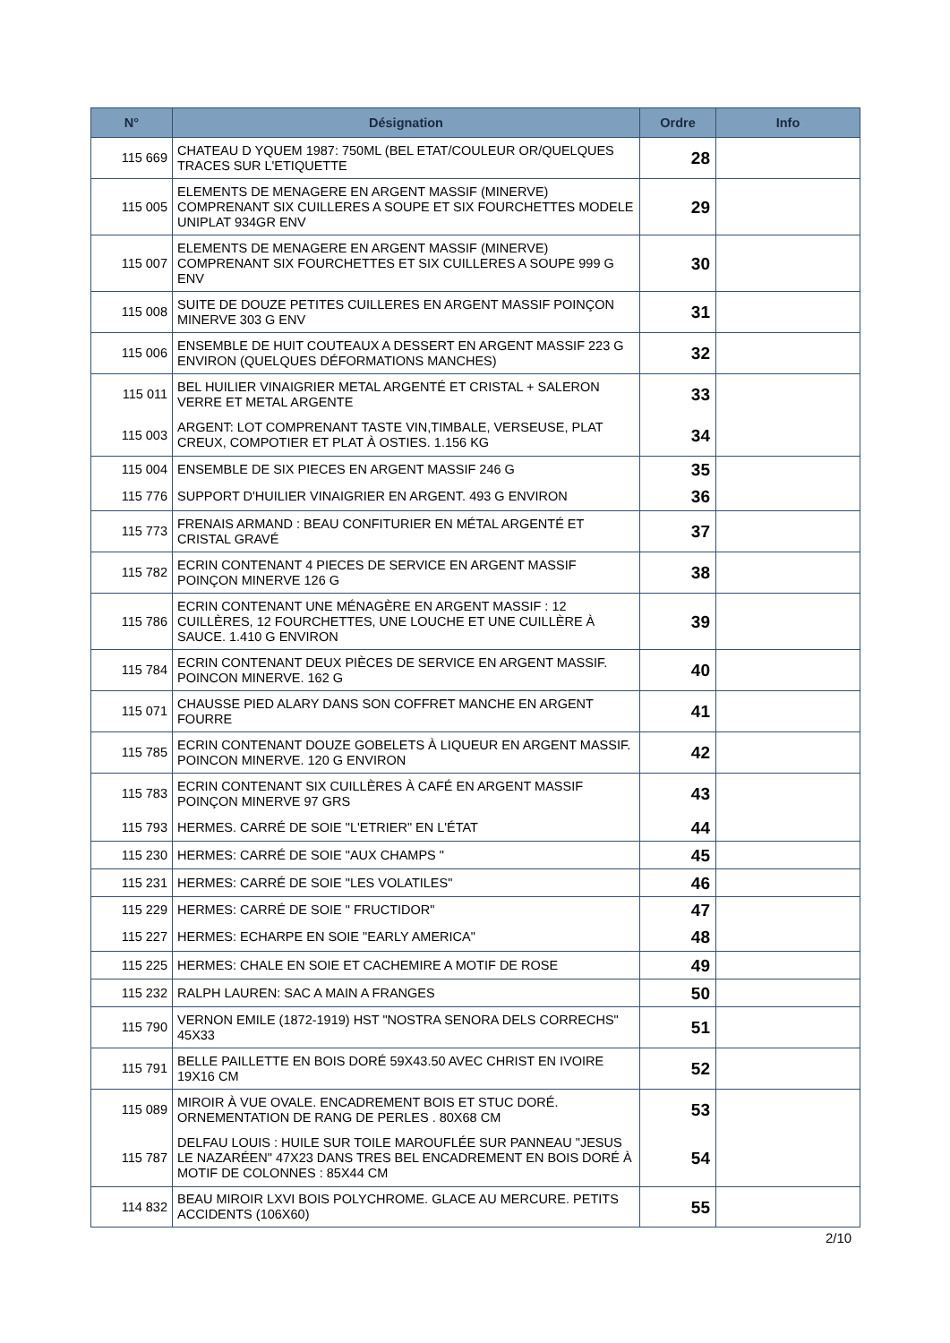| N° | Désignation | Ordre | Info |
| --- | --- | --- | --- |
| 115 669 | CHATEAU D YQUEM 1987: 750ML (BEL ETAT/COULEUR OR/QUELQUES TRACES SUR L'ETIQUETTE | 28 | |
| 115 005 | ELEMENTS DE MENAGERE EN ARGENT MASSIF (MINERVE) COMPRENANT SIX CUILLERES A SOUPE ET SIX FOURCHETTES MODELE UNIPLAT 934GR ENV | 29 | |
| 115 007 | ELEMENTS DE MENAGERE EN ARGENT MASSIF (MINERVE) COMPRENANT SIX FOURCHETTES ET SIX CUILLERES A SOUPE 999 G ENV | 30 | |
| 115 008 | SUITE DE DOUZE PETITES CUILLERES EN ARGENT MASSIF POINÇON MINERVE 303 G ENV | 31 | |
| 115 006 | ENSEMBLE DE HUIT COUTEAUX A DESSERT EN ARGENT MASSIF 223 G ENVIRON (QUELQUES DÉFORMATIONS MANCHES) | 32 | |
| 115 011 | BEL HUILIER VINAIGRIER METAL ARGENTÉ ET CRISTAL + SALERON VERRE ET METAL ARGENTE | 33 | |
| 115 003 | ARGENT: LOT COMPRENANT TASTE VIN,TIMBALE, VERSEUSE, PLAT CREUX, COMPOTIER ET PLAT À OSTIES. 1.156 KG | 34 | |
| 115 004 | ENSEMBLE DE SIX PIECES EN ARGENT MASSIF 246 G | 35 | |
| 115 776 | SUPPORT D'HUILIER VINAIGRIER EN ARGENT. 493 G ENVIRON | 36 | |
| 115 773 | FRENAIS ARMAND : BEAU CONFITURIER EN MÉTAL ARGENTÉ ET CRISTAL GRAVÉ | 37 | |
| 115 782 | ECRIN CONTENANT 4 PIECES DE SERVICE EN ARGENT MASSIF POINÇON MINERVE 126 G | 38 | |
| 115 786 | ECRIN CONTENANT UNE MÉNAGÈRE EN ARGENT MASSIF : 12 CUILLÈRES, 12 FOURCHETTES, UNE LOUCHE ET UNE CUILLÈRE À SAUCE. 1.410 G ENVIRON | 39 | |
| 115 784 | ECRIN CONTENANT DEUX PIÈCES DE SERVICE EN ARGENT MASSIF. POINCON MINERVE. 162 G | 40 | |
| 115 071 | CHAUSSE PIED ALARY DANS SON COFFRET MANCHE EN ARGENT FOURRE | 41 | |
| 115 785 | ECRIN CONTENANT DOUZE GOBELETS À LIQUEUR EN ARGENT MASSIF. POINCON MINERVE. 120 G ENVIRON | 42 | |
| 115 783 | ECRIN CONTENANT SIX CUILLÈRES À CAFÉ EN ARGENT MASSIF POINÇON MINERVE 97 GRS | 43 | |
| 115 793 | HERMES. CARRÉ DE SOIE "L'ETRIER" EN L'ÉTAT | 44 | |
| 115 230 | HERMES: CARRÉ DE SOIE "AUX CHAMPS " | 45 | |
| 115 231 | HERMES: CARRÉ DE SOIE "LES VOLATILES" | 46 | |
| 115 229 | HERMES: CARRÉ DE SOIE " FRUCTIDOR" | 47 | |
| 115 227 | HERMES: ECHARPE EN SOIE "EARLY AMERICA" | 48 | |
| 115 225 | HERMES: CHALE EN SOIE ET CACHEMIRE A MOTIF DE ROSE | 49 | |
| 115 232 | RALPH LAUREN: SAC A MAIN A FRANGES | 50 | |
| 115 790 | VERNON EMILE (1872-1919) HST "NOSTRA SENORA DELS CORRECHS" 45X33 | 51 | |
| 115 791 | BELLE PAILLETTE EN BOIS DORÉ 59X43.50 AVEC CHRIST EN IVOIRE 19X16 CM | 52 | |
| 115 089 | MIROIR À VUE OVALE. ENCADREMENT BOIS ET STUC DORÉ. ORNEMENTATION DE RANG DE PERLES . 80X68 CM | 53 | |
| 115 787 | DELFAU LOUIS : HUILE SUR TOILE MAROUFLÉE SUR PANNEAU "JESUS LE NAZARÉEN" 47X23 DANS TRES BEL ENCADREMENT EN BOIS DORÉ À MOTIF DE COLONNES : 85X44 CM | 54 | |
| 114 832 | BEAU MIROIR LXVI BOIS POLYCHROME. GLACE AU MERCURE. PETITS ACCIDENTS (106X60) | 55 | |
2/10